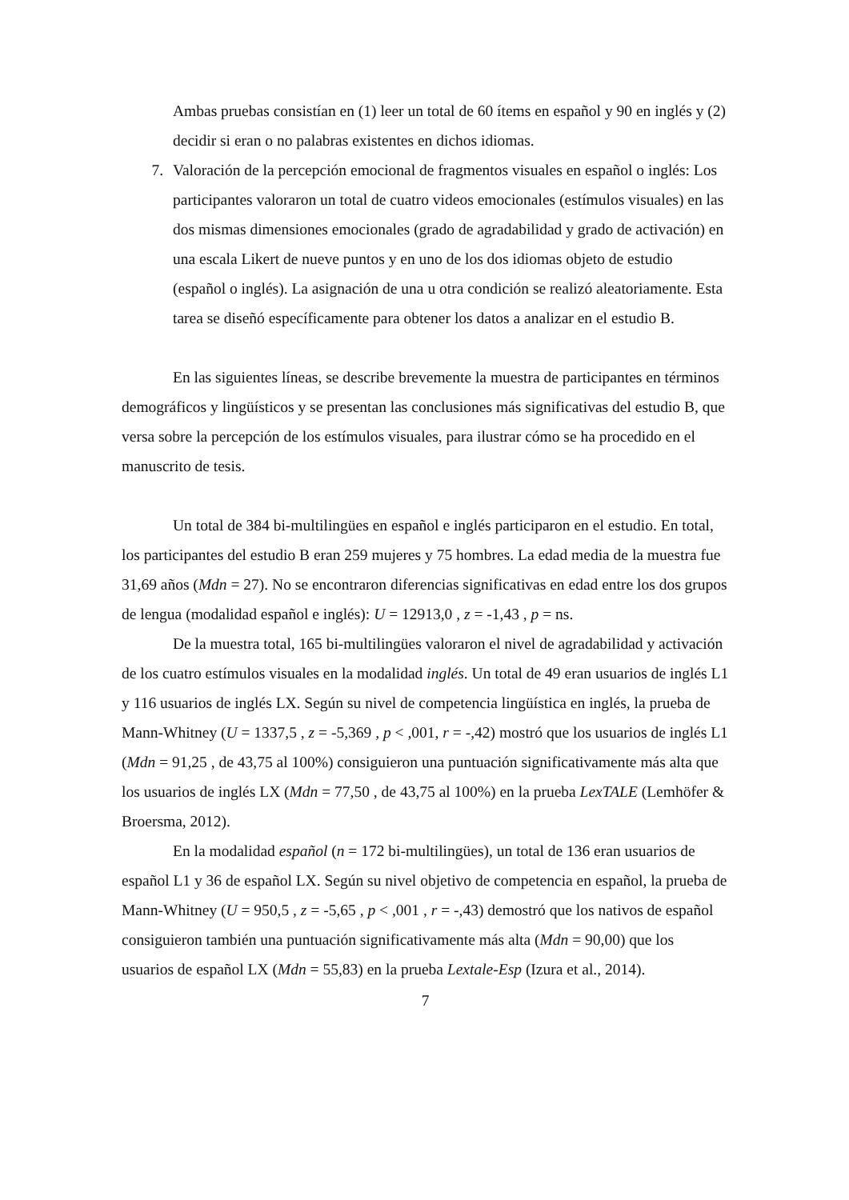Ambas pruebas consistían en (1) leer un total de 60 ítems en español y 90 en inglés y (2) decidir si eran o no palabras existentes en dichos idiomas.
7. Valoración de la percepción emocional de fragmentos visuales en español o inglés: Los participantes valoraron un total de cuatro videos emocionales (estímulos visuales) en las dos mismas dimensiones emocionales (grado de agradabilidad y grado de activación) en una escala Likert de nueve puntos y en uno de los dos idiomas objeto de estudio (español o inglés). La asignación de una u otra condición se realizó aleatoriamente. Esta tarea se diseñó específicamente para obtener los datos a analizar en el estudio B.
En las siguientes líneas, se describe brevemente la muestra de participantes en términos demográficos y lingüísticos y se presentan las conclusiones más significativas del estudio B, que versa sobre la percepción de los estímulos visuales, para ilustrar cómo se ha procedido en el manuscrito de tesis.
Un total de 384 bi-multilingües en español e inglés participaron en el estudio. En total, los participantes del estudio B eran 259 mujeres y 75 hombres. La edad media de la muestra fue 31,69 años (Mdn = 27). No se encontraron diferencias significativas en edad entre los dos grupos de lengua (modalidad español e inglés): U = 12913,0 , z = -1,43 , p = ns.
De la muestra total, 165 bi-multilingües valoraron el nivel de agradabilidad y activación de los cuatro estímulos visuales en la modalidad inglés. Un total de 49 eran usuarios de inglés L1 y 116 usuarios de inglés LX. Según su nivel de competencia lingüística en inglés, la prueba de Mann-Whitney (U = 1337,5 , z = -5,369 , p < ,001, r = -,42) mostró que los usuarios de inglés L1 (Mdn = 91,25 , de 43,75 al 100%) consiguieron una puntuación significativamente más alta que los usuarios de inglés LX (Mdn = 77,50 , de 43,75 al 100%) en la prueba LexTALE (Lemhöfer & Broersma, 2012).
En la modalidad español (n = 172 bi-multilingües), un total de 136 eran usuarios de español L1 y 36 de español LX. Según su nivel objetivo de competencia en español, la prueba de Mann-Whitney (U = 950,5 , z = -5,65 , p < ,001 , r = -,43) demostró que los nativos de español consiguieron también una puntuación significativamente más alta (Mdn = 90,00) que los usuarios de español LX (Mdn = 55,83) en la prueba Lextale-Esp (Izura et al., 2014).
7